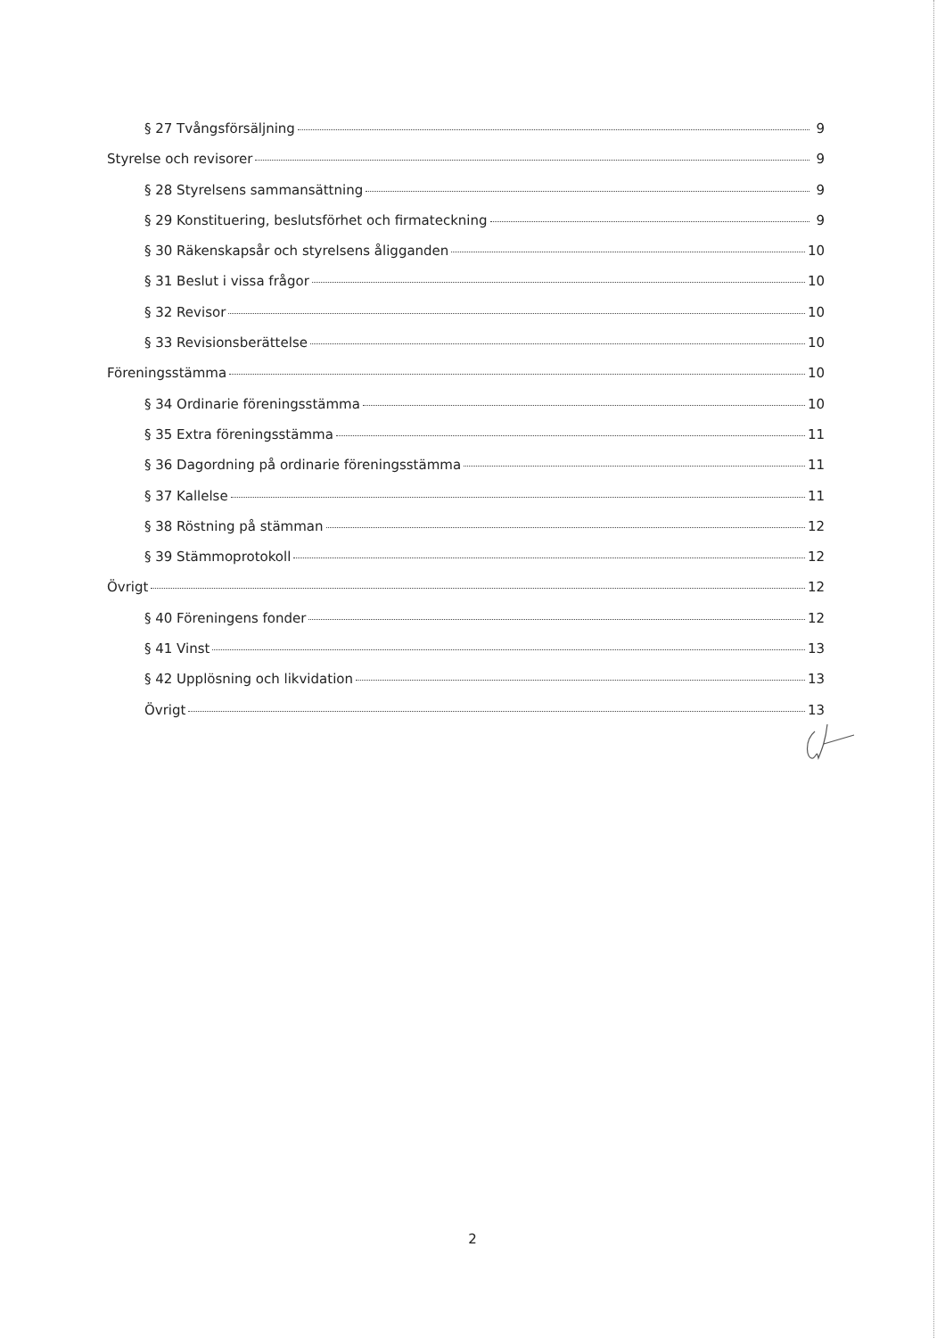§ 27 Tvångsförsäljning 9
Styrelse och revisorer 9
§ 28 Styrelsens sammansättning 9
§ 29 Konstituering, beslutsförhet och firmateckning 9
§ 30 Räkenskapsår och styrelsens åligganden 10
§ 31 Beslut i vissa frågor 10
§ 32 Revisor 10
§ 33 Revisionsberättelse 10
Föreningsstämma 10
§ 34 Ordinarie föreningsstämma 10
§ 35 Extra föreningsstämma 11
§ 36 Dagordning på ordinarie föreningsstämma 11
§ 37 Kallelse 11
§ 38 Röstning på stämman 12
§ 39 Stämmoprotokoll 12
Övrigt 12
§ 40 Föreningens fonder 12
§ 41 Vinst 13
§ 42 Upplösning och likvidation 13
Övrigt 13
2